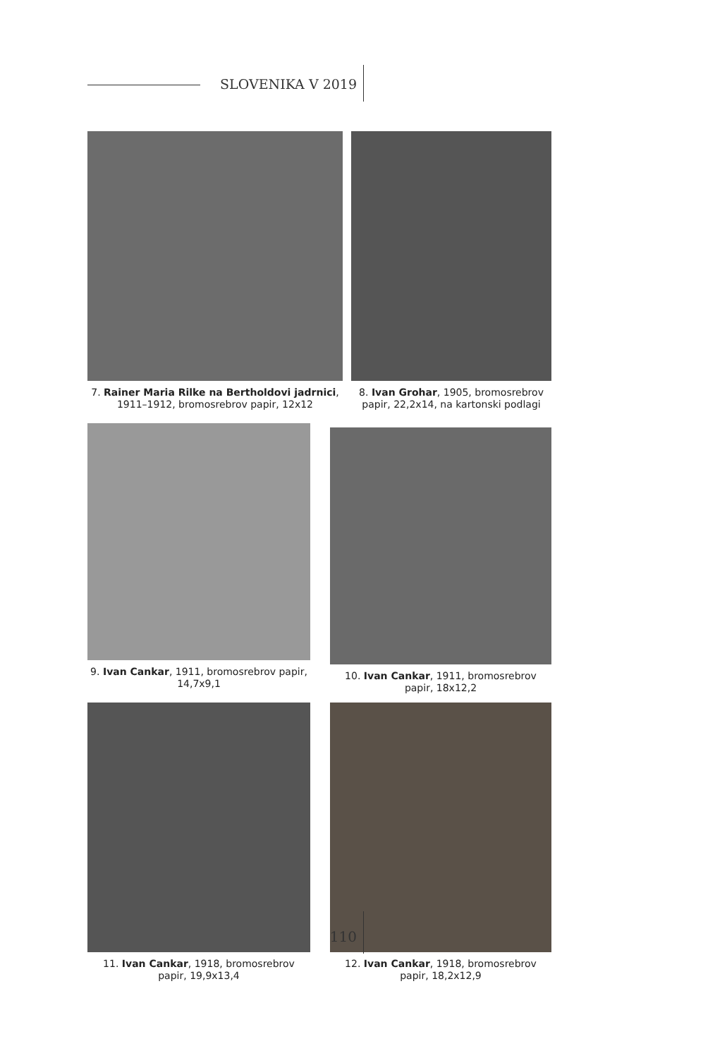SLOVENIKA V 2019
7. Rainer Maria Rilke na Bertholdovi jadrnici, 1911–1912, bromosrebrov papir, 12x12
8. Ivan Grohar, 1905, bromosrebrov papir, 22,2x14, na kartonski podlagi
9. Ivan Cankar, 1911, bromosrebrov papir, 14,7x9,1
10. Ivan Cankar, 1911, bromosrebrov papir, 18x12,2
11. Ivan Cankar, 1918, bromosrebrov papir, 19,9x13,4
12. Ivan Cankar, 1918, bromosrebrov papir, 18,2x12,9
110